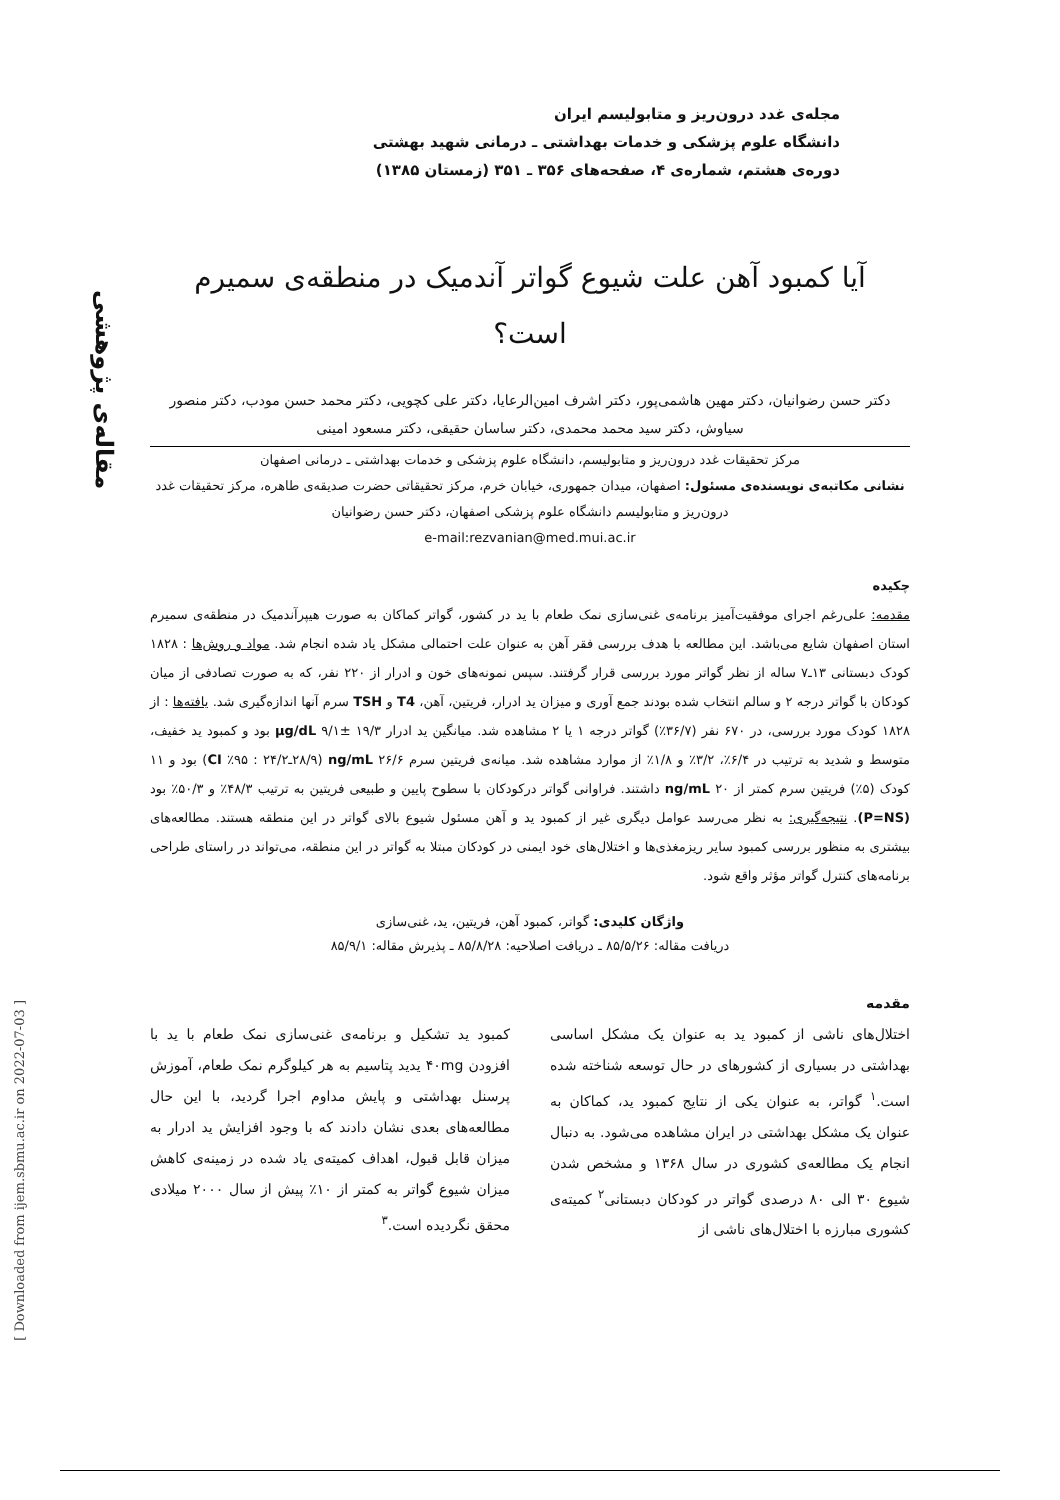مجله‌ی غدد درون‌ریز و متابولیسم ایران
دانشگاه علوم پزشکی و خدمات بهداشتی ـ درمانی شهید بهشتی
دوره‌ی هشتم، شماره‌ی ۴، صفحه‌های ۳۵۶ ـ ۳۵۱ (زمستان ۱۳۸۵)
مقاله‌ی پژوهشی
[ Downloaded from ijem.sbmu.ac.ir on 2022-07-03 ]
آیا کمبود آهن علت شیوع گواتر آندمیک در منطقه‌ی سمیرم
است؟
دکتر حسن رضوانیان، دکتر مهین هاشمی‌پور، دکتر اشرف امین‌الرعایا، دکتر علی کچویی، دکتر محمد حسن مودب، دکتر منصور سیاوش، دکتر سید محمد محمدی، دکتر ساسان حقیقی، دکتر مسعود امینی
مرکز تحقیقات غدد درون‌ریز و متابولیسم، دانشگاه علوم پزشکی و خدمات بهداشتی ـ درمانی اصفهان
نشانی مکاتبه‌ی نویسنده‌ی مسئول: اصفهان، میدان جمهوری، خیابان خرم، مرکز تحقیقاتی حضرت صدیقه‌ی طاهره، مرکز تحقیقات غدد درون‌ریز و متابولیسم دانشگاه علوم پزشکی اصفهان، دکتر حسن رضوانیان
e-mail:rezvanian@med.mui.ac.ir
چکیده
مقدمه: علی‌رغم اجرای موفقیت‌آمیز برنامه‌ی غنی‌سازی نمک طعام با ید در کشور، گواتر کماکان به صورت هیپرآندمیک در منطقه‌ی سمیرم استان اصفهان شایع می‌باشد. این مطالعه با هدف بررسی فقر آهن به عنوان علت احتمالی مشکل یاد شده انجام شد. مواد و روش‌ها : ۱۸۲۸ کودک دبستانی ۱۳ـ۷ ساله از نظر گواتر مورد بررسی قرار گرفتند. سپس نمونه‌های خون و ادرار از ۲۲۰ نفر، که به صورت تصادفی از میان کودکان با گواتر درجه ۲ و سالم انتخاب شده بودند جمع آوری و میزان ید ادرار، فریتین، آهن، T4 و TSH سرم آنها اندازه‌گیری شد. یافته‌ها : از ۱۸۲۸ کودک مورد بررسی، در ۶۷۰ نفر (۳۶/۷٪) گواتر درجه ۱ یا ۲ مشاهده شد. میانگین ید ادرار µg/dL ۹/۱± ۱۹/۳ بود و کمبود ید خفیف، متوسط و شدید به ترتیب در ۶/۴٪، ۳/۲٪ و ۱/۸٪ از موارد مشاهده شد. میانه‌ی فریتین سرم ng/mL ۲۶/۶ (۲۸/۹ـ۲۴/۲ : ۹۵٪ CI) بود و ۱۱ کودک (۵٪) فریتین سرم کمتر از ng/mL ۲۰ داشتند. فراوانی گواتر درکودکان با سطوح پایین و طبیعی فریتین به ترتیب ۴۸/۳٪ و ۵۰/۳٪ بود (P=NS). نتیجه‌گیری: به نظر می‌رسد عوامل دیگری غیر از کمبود ید و آهن مسئول شیوع بالای گواتر در این منطقه هستند. مطالعه‌های بیشتری به منظور بررسی کمبود سایر ریزمغذی‌ها و اختلال‌های خود ایمنی در کودکان مبتلا به گواتر در این منطقه، می‌تواند در راستای طراحی برنامه‌های کنترل گواتر مؤثر واقع شود.
واژگان کلیدی: گواتر، کمبود آهن، فریتین، ید، غنی‌سازی
دریافت مقاله: ۸۵/۵/۲۶ ـ دریافت اصلاحیه: ۸۵/۸/۲۸ ـ پذیرش مقاله: ۸۵/۹/۱
مقدمه
اختلال‌های ناشی از کمبود ید به عنوان یک مشکل اساسی بهداشتی در بسیاری از کشورهای در حال توسعه شناخته شده است.<sup>۱</sup> گواتر، به عنوان یکی از نتایج کمبود ید، کماکان به عنوان یک مشکل بهداشتی در ایران مشاهده می‌شود. به دنبال انجام یک مطالعه‌ی کشوری در سال ۱۳۶۸ و مشخص شدن شیوع ۳۰ الی ۸۰ درصدی گواتر در کودکان دبستانی<sup>۲</sup> کمیته‌ی کشوری مبارزه با اختلال‌های ناشی از
کمبود ید تشکیل و برنامه‌ی غنی‌سازی نمک طعام با ید با افزودن ۴۰mg یدید پتاسیم به هر کیلوگرم نمک طعام، آموزش پرسنل بهداشتی و پایش مداوم اجرا گردید، با این حال مطالعه‌های بعدی نشان دادند که با وجود افزایش ید ادرار به میزان قابل قبول، اهداف کمیته‌ی یاد شده در زمینه‌ی کاهش میزان شیوع گواتر به کمتر از ۱۰٪ پیش از سال ۲۰۰۰ میلادی محقق نگردیده است.<sup>۳</sup>